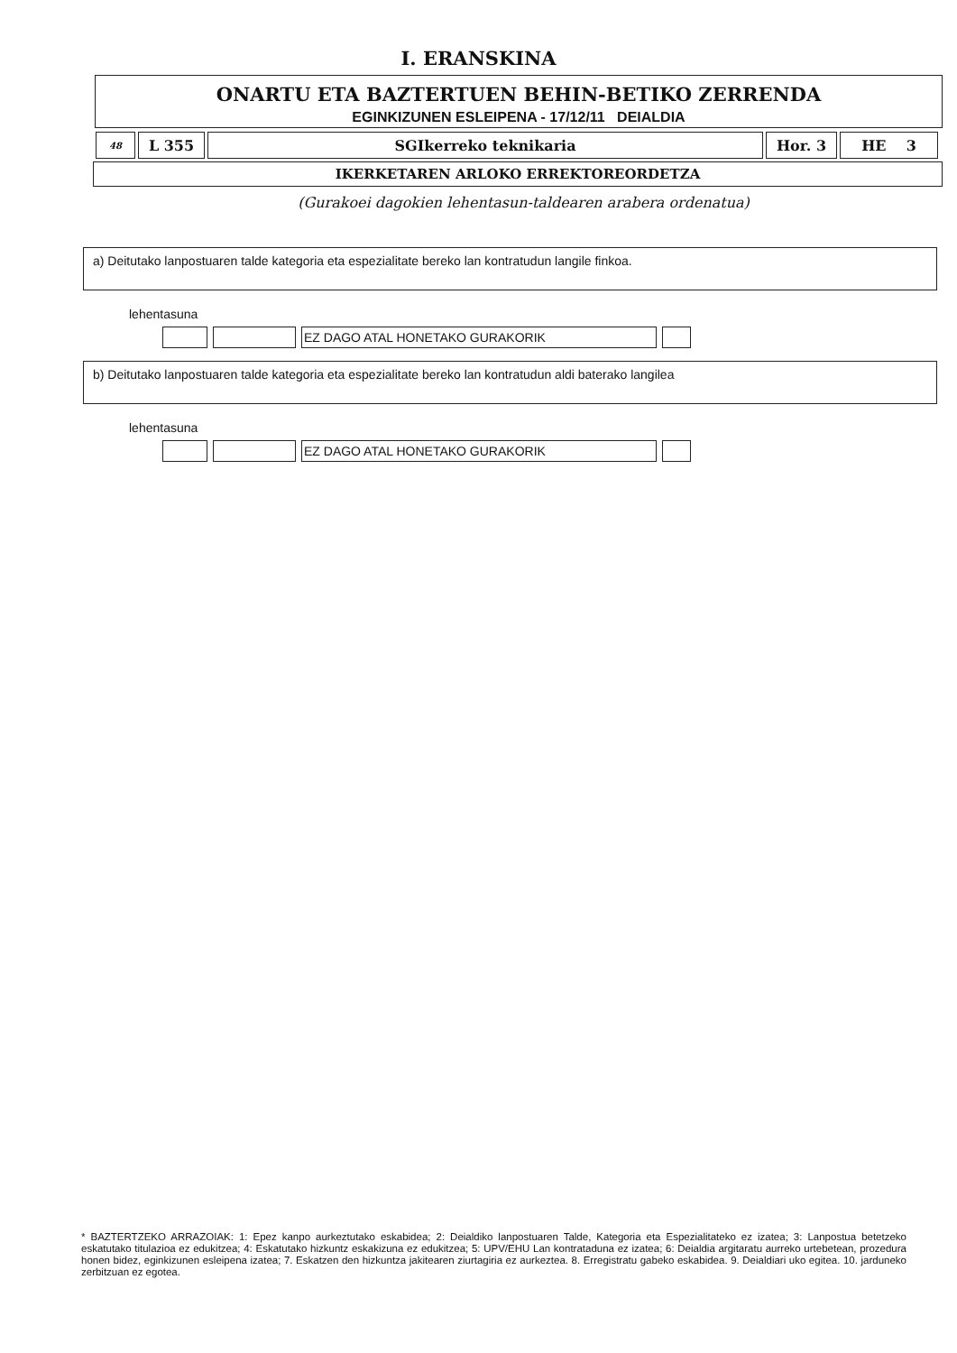I. ERANSKINA
ONARTU ETA BAZTERTUEN BEHIN-BETIKO ZERRENDA
EGINKIZUNEN ESLEIPENA - 17/12/11 DEIALDIA
| 48 | L 355 | SGIkerreko teknikaria | Hor. 3 | HE 3 |
IKERKETAREN ARLOKO ERREKTOREORDETZA
(Gurakoei dagokien lehentasun-taldearen arabera ordenatua)
a) Deitutako lanpostuaren talde kategoria eta espezialitate bereko lan kontratudun langile finkoa.
lehentasuna
EZ DAGO ATAL HONETAKO GURAKORIK
b) Deitutako lanpostuaren talde kategoria eta espezialitate bereko lan kontratudun aldi baterako langilea
lehentasuna
EZ DAGO ATAL HONETAKO GURAKORIK
* BAZTERTZEKO ARRAZOIAK: 1: Epez kanpo aurkeztutako eskabidea; 2: Deialdiko lanpostuaren Talde, Kategoria eta Espezialitateko ez izatea; 3: Lanpostua betetzeko eskatutako titulazioa ez edukitzea; 4: Eskatutako hizkuntz eskakizuna ez edukitzea; 5: UPV/EHU Lan kontrataduna ez izatea; 6: Deialdia argitaratu aurreko urtebetean, prozedura honen bidez, eginkizunen esleipena izatea; 7. Eskatzen den hizkuntza jakitearen ziurtagiria ez aurkeztea. 8. Erregistratu gabeko eskabidea. 9. Deialdiari uko egitea. 10. jarduneko zerbitzuan ez egotea.